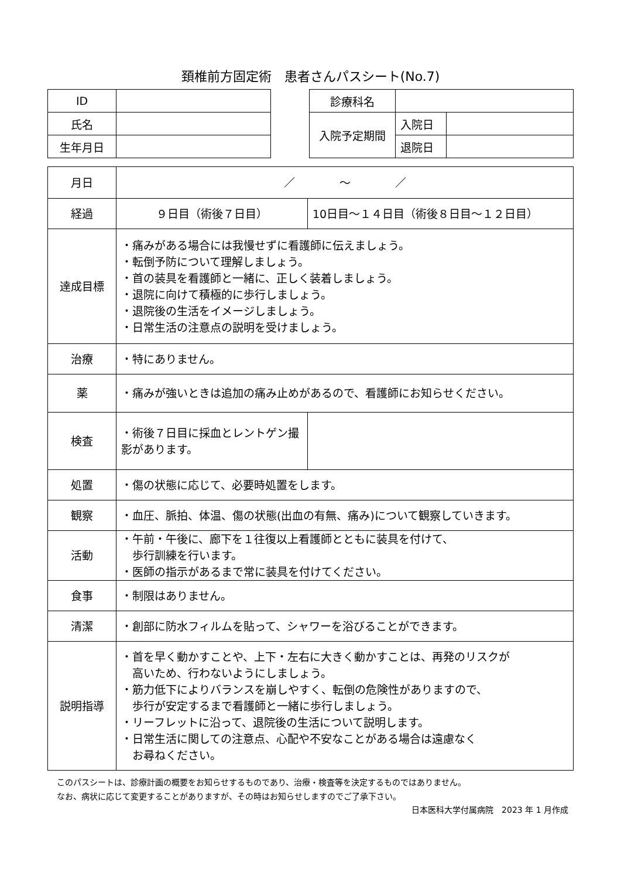頚椎前方固定術　患者さんパスシート(No.7)
| ID | |
| 氏名 | |
| 生年月日 | |
| 診療科名 | | |
| 入院予定期間 | 入院日 | |
| | 退院日 | |
| 月日 | ／ ～ ／ | |
| 経過 | ９日目（術後７日目） | 10日目～１４日目（術後８日目～１２日目） |
| 達成目標 | ・痛みがある場合には我慢せずに看護師に伝えましょう。 ・転倒予防について理解しましょう。 ・首の装具を看護師と一緒に、正しく装着しましょう。 ・退院に向けて積極的に歩行しましょう。 ・退院後の生活をイメージしましょう。 ・日常生活の注意点の説明を受けましょう。 | |
| 治療 | ・特にありません。 | |
| 薬 | ・痛みが強いときは追加の痛み止めがあるので、看護師にお知らせください。 | |
| 検査 | ・術後７日目に採血とレントゲン撮影があります。 | |
| 処置 | ・傷の状態に応じて、必要時処置をします。 | |
| 観察 | ・血圧、脈拍、体温、傷の状態(出血の有無、痛み)について観察していきます。 | |
| 活動 | ・午前・午後に、廊下を１往復以上看護師とともに装具を付けて、 歩行訓練を行います。 ・医師の指示があるまで常に装具を付けてください。 | |
| 食事 | ・制限はありません。 | |
| 清潔 | ・創部に防水フィルムを貼って、シャワーを浴びることができます。 | |
| 説明指導 | ・首を早く動かすことや、上下・左右に大きく動かすことは、再発のリスクが 高いため、行わないようにしましょう。 ・筋力低下によりバランスを崩しやすく、転倒の危険性がありますので、 歩行が安定するまで看護師と一緒に歩行しましょう。 ・リーフレットに沿って、退院後の生活について説明します。 ・日常生活に関しての注意点、心配や不安なことがある場合は遠慮なく お尋ねください。 | |
このパスシートは、診療計画の概要をお知らせするものであり、治療・検査等を決定するものではありません。
なお、病状に応じて変更することがありますが、その時はお知らせしますのでご了承下さい。
日本医科大学付属病院　2023 年 1 月作成